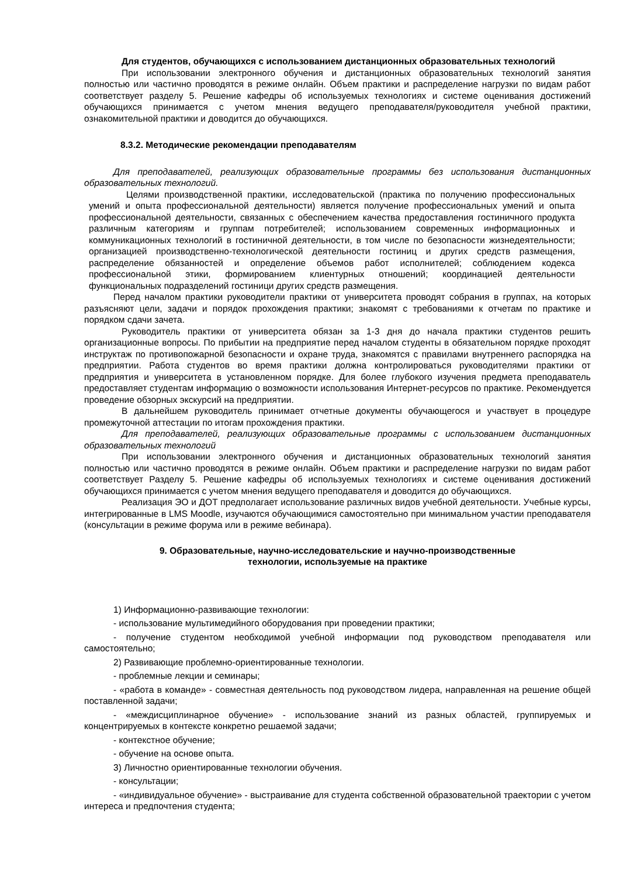Для студентов, обучающихся с использованием дистанционных образовательных технологий
При использовании электронного обучения и дистанционных образовательных технологий занятия полностью или частично проводятся в режиме онлайн. Объем практики и распределение нагрузки по видам работ соответствует разделу 5. Решение кафедры об используемых технологиях и системе оценивания достижений обучающихся принимается с учетом мнения ведущего преподавателя/руководителя учебной практики, ознакомительной практики и доводится до обучающихся.
8.3.2. Методические рекомендации преподавателям
Для преподавателей, реализующих образовательные программы без использования дистанционных образовательных технологий.
Целями производственной практики, исследовательской (практика по получению профессиональных умений и опыта профессиональной деятельности) является получение профессиональных умений и опыта профессиональной деятельности, связанных с обеспечением качества предоставления гостиничного продукта различным категориям и группам потребителей; использованием современных информационных и коммуникационных технологий в гостиничной деятельности, в том числе по безопасности жизнедеятельности; организацией производственно-технологической деятельности гостиниц и других средств размещения, распределение обязанностей и определение объемов работ исполнителей; соблюдением кодекса профессиональной этики, формированием клиентурных отношений; координацией деятельности функциональных подразделений гостиници других средств размещения.
Перед началом практики руководители практики от университета проводят собрания в группах, на которых разъясняют цели, задачи и порядок прохождения практики; знакомят с требованиями к отчетам по практике и порядком сдачи зачета.
Руководитель практики от университета обязан за 1-3 дня до начала практики студентов решить организационные вопросы. По прибытии на предприятие перед началом студенты в обязательном порядке проходят инструктаж по противопожарной безопасности и охране труда, знакомятся с правилами внутреннего распорядка на предприятии. Работа студентов во время практики должна контролироваться руководителями практики от предприятия и университета в установленном порядке. Для более глубокого изучения предмета преподаватель предоставляет студентам информацию о возможности использования Интернет-ресурсов по практике. Рекомендуется проведение обзорных экскурсий на предприятии.
В дальнейшем руководитель принимает отчетные документы обучающегося и участвует в процедуре промежуточной аттестации по итогам прохождения практики.
Для преподавателей, реализующих образовательные программы с использованием дистанционных образовательных технологий
При использовании электронного обучения и дистанционных образовательных технологий занятия полностью или частично проводятся в режиме онлайн. Объем практики и распределение нагрузки по видам работ соответствует Разделу 5. Решение кафедры об используемых технологиях и системе оценивания достижений обучающихся принимается с учетом мнения ведущего преподавателя и доводится до обучающихся.
Реализация ЭО и ДОТ предполагает использование различных видов учебной деятельности. Учебные курсы, интегрированные в LMS Moodle, изучаются обучающимися самостоятельно при минимальном участии преподавателя (консультации в режиме форума или в режиме вебинара).
9. Образовательные, научно-исследовательские и научно-производственные
технологии, используемые на практике
1) Информационно-развивающие технологии:
- использование мультимедийного оборудования при проведении практики;
- получение студентом необходимой учебной информации под руководством преподавателя или самостоятельно;
2) Развивающие проблемно-ориентированные технологии.
- проблемные лекции и семинары;
- «работа в команде» - совместная деятельность под руководством лидера, направленная на решение общей поставленной задачи;
- «междисциплинарное обучение» - использование знаний из разных областей, группируемых и концентрируемых в контексте конкретно решаемой задачи;
- контекстное обучение;
- обучение на основе опыта.
3) Личностно ориентированные технологии обучения.
- консультации;
- «индивидуальное обучение» - выстраивание для студента собственной образовательной траектории с учетом интереса и предпочтения студента;